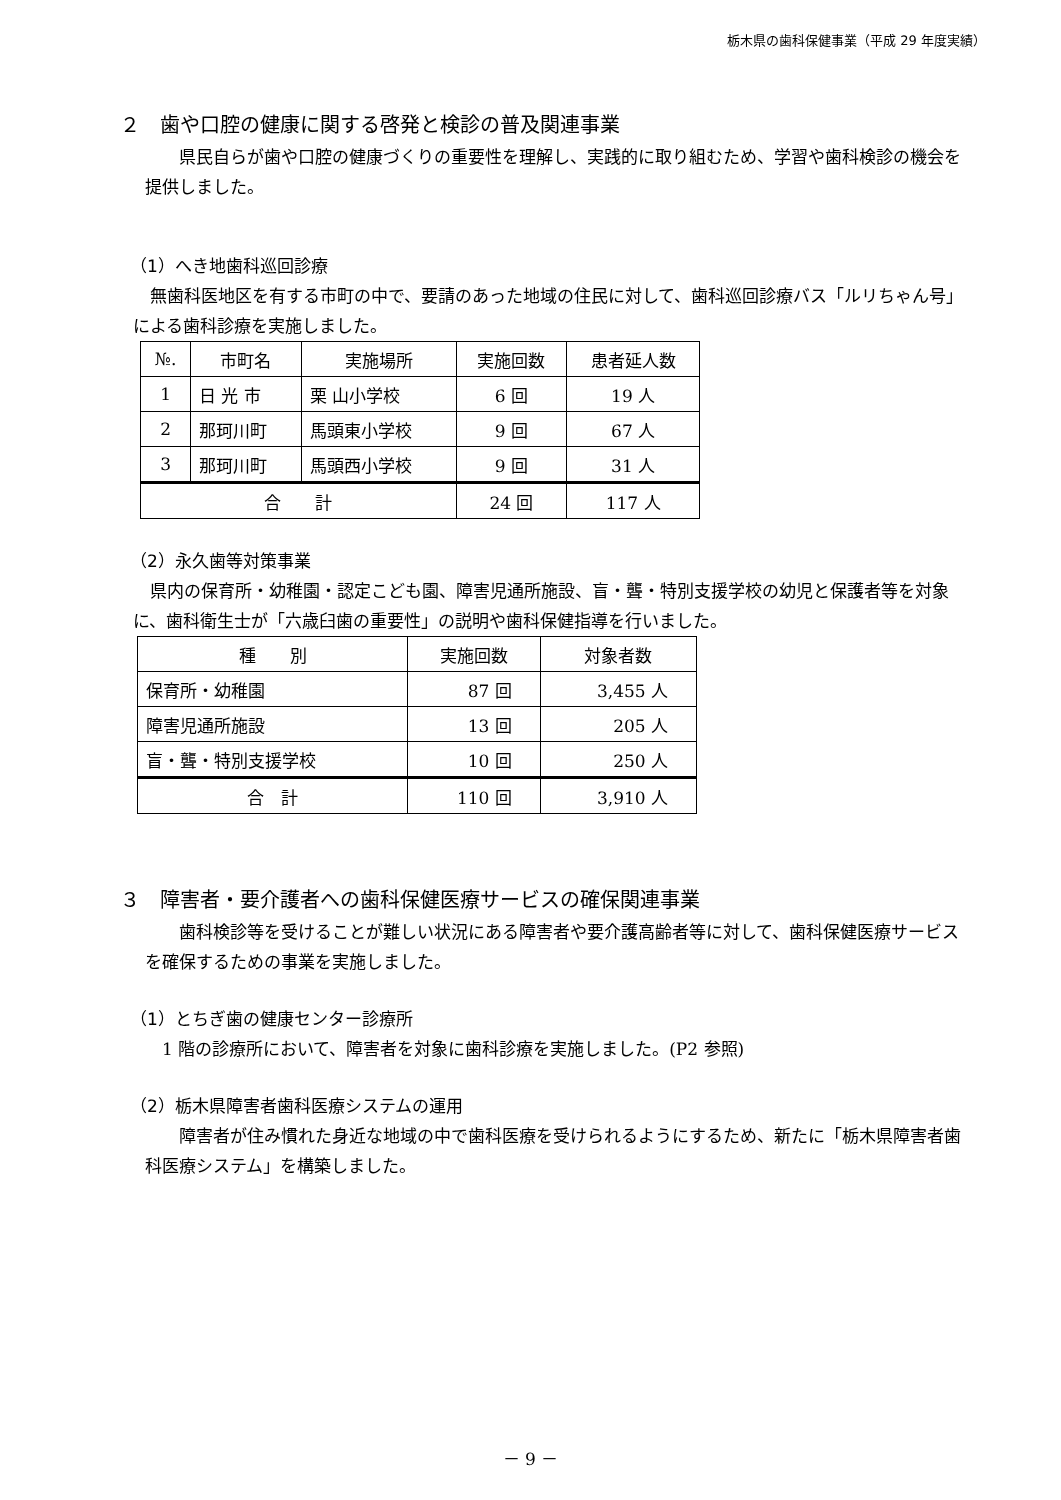栃木県の歯科保健事業（平成 29 年度実績）
２　歯や口腔の健康に関する啓発と検診の普及関連事業
　県民自らが歯や口腔の健康づくりの重要性を理解し、実践的に取り組むため、学習や歯科検診の機会を提供しました。
（1）へき地歯科巡回診療
無歯科医地区を有する市町の中で、要請のあった地域の住民に対して、歯科巡回診療バス「ルリちゃん号」による歯科診療を実施しました。
| №. | 市町名 | 実施場所 | 実施回数 | 患者延人数 |
| --- | --- | --- | --- | --- |
| 1 | 日 光 市 | 栗 山小学校 | 6 回 | 19 人 |
| 2 | 那珂川町 | 馬頭東小学校 | 9 回 | 67 人 |
| 3 | 那珂川町 | 馬頭西小学校 | 9 回 | 31 人 |
| 合 計 | | | 24 回 | 117 人 |
（2）永久歯等対策事業
県内の保育所・幼稚園・認定こども園、障害児通所施設、盲・聾・特別支援学校の幼児と保護者等を対象に、歯科衛生士が「六歳臼歯の重要性」の説明や歯科保健指導を行いました。
| 種 別 | 実施回数 | 対象者数 |
| --- | --- | --- |
| 保育所・幼稚園 | 87 回 | 3,455 人 |
| 障害児通所施設 | 13 回 | 205 人 |
| 盲・聾・特別支援学校 | 10 回 | 250 人 |
| 合 計 | 110 回 | 3,910 人 |
３　障害者・要介護者への歯科保健医療サービスの確保関連事業
　歯科検診等を受けることが難しい状況にある障害者や要介護高齢者等に対して、歯科保健医療サービスを確保するための事業を実施しました。
（1）とちぎ歯の健康センター診療所
1 階の診療所において、障害者を対象に歯科診療を実施しました。(P2 参照)
（2）栃木県障害者歯科医療システムの運用
　障害者が住み慣れた身近な地域の中で歯科医療を受けられるようにするため、新たに「栃木県障害者歯科医療システム」を構築しました。
－ 9 －